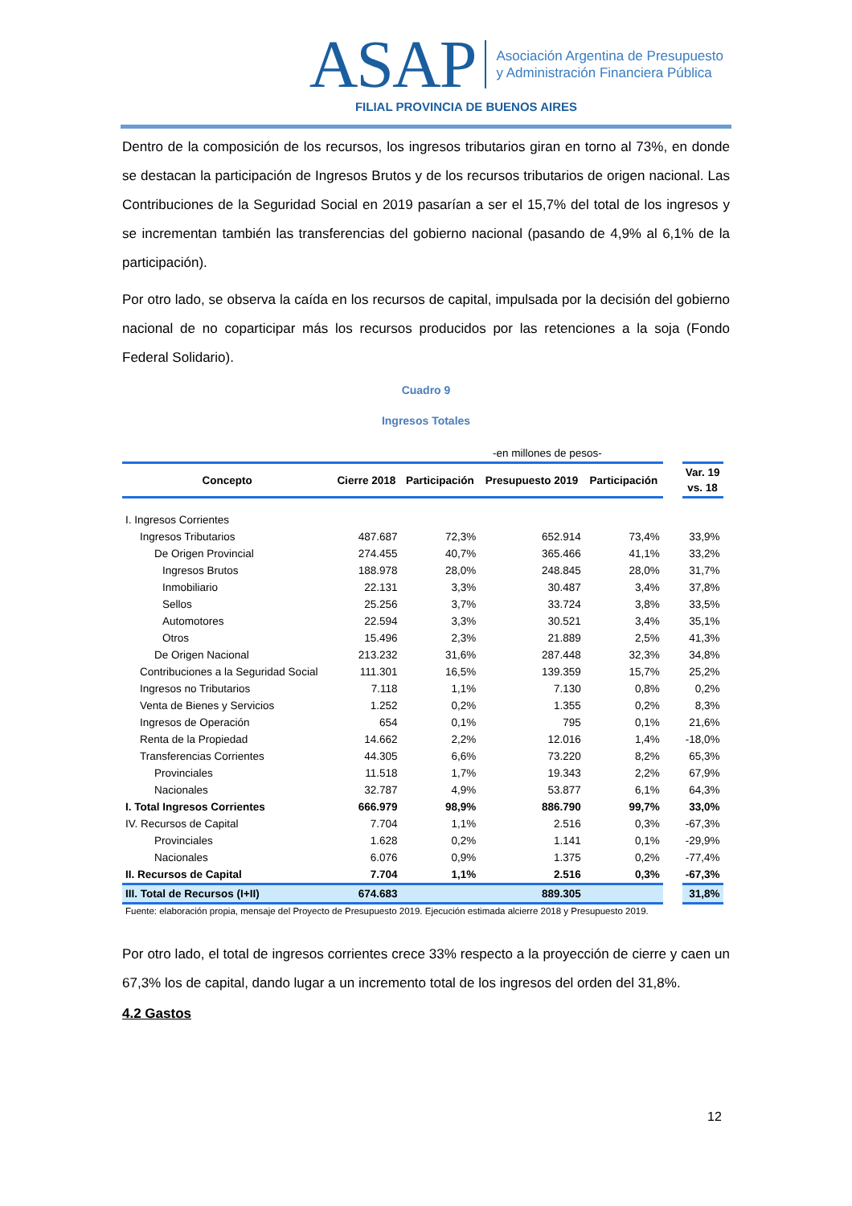ASAP Asociación Argentina de Presupuesto
y Administración Financiera Pública
FILIAL PROVINCIA DE BUENOS AIRES
Dentro de la composición de los recursos, los ingresos tributarios giran en torno al 73%, en donde se destacan la participación de Ingresos Brutos y de los recursos tributarios de origen nacional. Las Contribuciones de la Seguridad Social en 2019 pasarían a ser el 15,7% del total de los ingresos y se incrementan también las transferencias del gobierno nacional (pasando de 4,9% al 6,1% de la participación).
Por otro lado, se observa la caída en los recursos de capital, impulsada por la decisión del gobierno nacional de no coparticipar más los recursos producidos por las retenciones a la soja (Fondo Federal Solidario).
Cuadro 9
Ingresos Totales
| | | -en millones de pesos- | | | | | |
| Concepto | Cierre 2018 | Participación | Presupuesto 2019 | Participación | | Var. 19 vs. 18 | |
| I. Ingresos Corrientes | | | | | | | |
| Ingresos Tributarios | 487.687 | 72,3% | 652.914 | 73,4% | | 33,9% | |
| De Origen Provincial | 274.455 | 40,7% | 365.466 | 41,1% | | 33,2% | |
| Ingresos Brutos | 188.978 | 28,0% | 248.845 | 28,0% | | 31,7% | |
| Inmobiliario | 22.131 | 3,3% | 30.487 | 3,4% | | 37,8% | |
| Sellos | 25.256 | 3,7% | 33.724 | 3,8% | | 33,5% | |
| Automotores | 22.594 | 3,3% | 30.521 | 3,4% | | 35,1% | |
| Otros | 15.496 | 2,3% | 21.889 | 2,5% | | 41,3% | |
| De Origen Nacional | 213.232 | 31,6% | 287.448 | 32,3% | | 34,8% | |
| Contribuciones a la Seguridad Social | 111.301 | 16,5% | 139.359 | 15,7% | | 25,2% | |
| Ingresos no Tributarios | 7.118 | 1,1% | 7.130 | 0,8% | | 0,2% | |
| Venta de Bienes y Servicios | 1.252 | 0,2% | 1.355 | 0,2% | | 8,3% | |
| Ingresos de Operación | 654 | 0,1% | 795 | 0,1% | | 21,6% | |
| Renta de la Propiedad | 14.662 | 2,2% | 12.016 | 1,4% | | -18,0% | |
| Transferencias Corrientes | 44.305 | 6,6% | 73.220 | 8,2% | | 65,3% | |
| Provinciales | 11.518 | 1,7% | 19.343 | 2,2% | | 67,9% | |
| Nacionales | 32.787 | 4,9% | 53.877 | 6,1% | | 64,3% | |
| I. Total Ingresos Corrientes | 666.979 | 98,9% | 886.790 | 99,7% | | 33,0% | |
| IV. Recursos de Capital | 7.704 | 1,1% | 2.516 | 0,3% | | -67,3% | |
| Provinciales | 1.628 | 0,2% | 1.141 | 0,1% | | -29,9% | |
| Nacionales | 6.076 | 0,9% | 1.375 | 0,2% | | -77,4% | |
| II. Recursos de Capital | 7.704 | 1,1% | 2.516 | 0,3% | | -67,3% | |
| III. Total de Recursos (I+II) | 674.683 | | 889.305 | | | 31,8% | |
Fuente: elaboración propia, mensaje del Proyecto de Presupuesto 2019. Ejecución estimada alcierre 2018 y Presupuesto 2019.
Por otro lado, el total de ingresos corrientes crece 33% respecto a la proyección de cierre y caen un 67,3% los de capital, dando lugar a un incremento total de los ingresos del orden del 31,8%.
4.2 Gastos
12